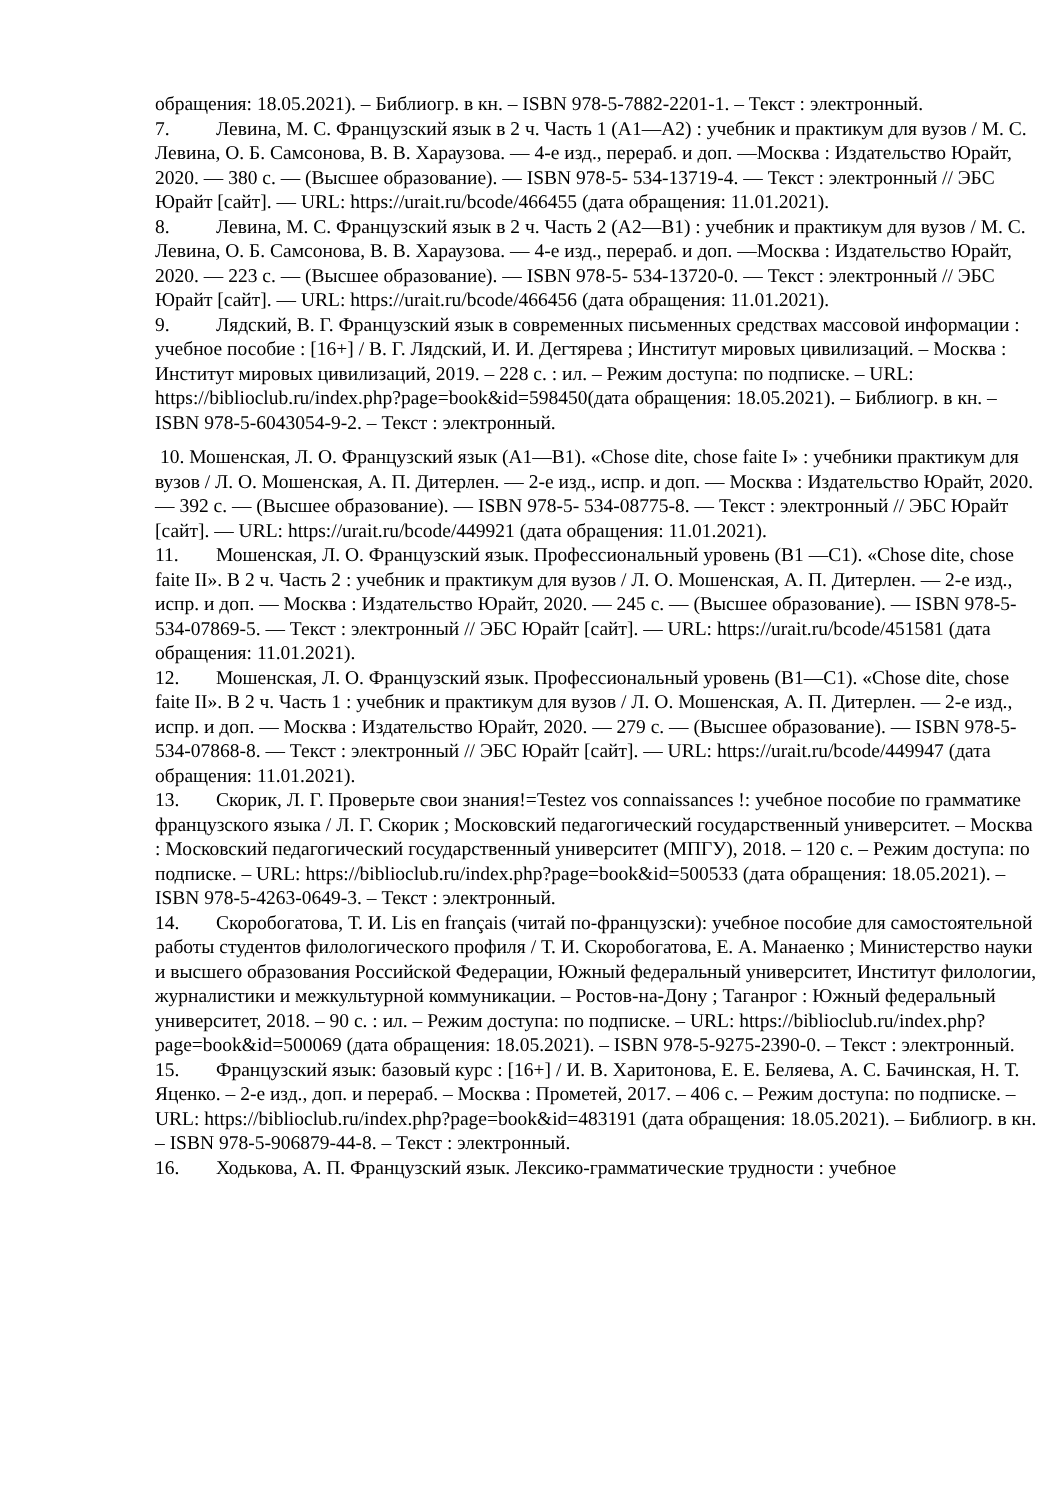обращения: 18.05.2021). – Библиогр. в кн. – ISBN 978-5-7882-2201-1. – Текст : электронный.
7. Левина, М. С. Французский язык в 2 ч. Часть 1 (A1—A2) : учебник и практикум для вузов / М. С. Левина, О. Б. Самсонова, В. В. Хараузова. — 4-е изд., перераб. и доп. —Москва : Издательство Юрайт, 2020. — 380 с. — (Высшее образование). — ISBN 978-5- 534-13719-4. — Текст : электронный // ЭБС Юрайт [сайт]. — URL: https://urait.ru/bcode/466455 (дата обращения: 11.01.2021).
8. Левина, М. С. Французский язык в 2 ч. Часть 2 (A2—B1) : учебник и практикум для вузов / М. С. Левина, О. Б. Самсонова, В. В. Хараузова. — 4-е изд., перераб. и доп. —Москва : Издательство Юрайт, 2020. — 223 с. — (Высшее образование). — ISBN 978-5- 534-13720-0. — Текст : электронный // ЭБС Юрайт [сайт]. — URL: https://urait.ru/bcode/466456 (дата обращения: 11.01.2021).
9. Лядский, В. Г. Французский язык в современных письменных средствах массовой информации : учебное пособие : [16+] / В. Г. Лядский, И. И. Дегтярева ; Институт мировых цивилизаций. – Москва : Институт мировых цивилизаций, 2019. – 228 с. : ил. – Режим доступа: по подписке. – URL: https://biblioclub.ru/index.php?page=book&id=598450(дата обращения: 18.05.2021). – Библиогр. в кн. – ISBN 978-5-6043054-9-2. – Текст : электронный.
10. Мошенская, Л. О. Французский язык (A1—B1). «Chose dite, chose faite I» : учебники практикум для вузов / Л. О. Мошенская, А. П. Дитерлен. — 2-е изд., испр. и доп. — Москва : Издательство Юрайт, 2020. — 392 с. — (Высшее образование). — ISBN 978-5- 534-08775-8. — Текст : электронный // ЭБС Юрайт [сайт]. — URL: https://urait.ru/bcode/449921 (дата обращения: 11.01.2021).
11. Мошенская, Л. О. Французский язык. Профессиональный уровень (B1 —C1). «Chose dite, chose faite II». В 2 ч. Часть 2 : учебник и практикум для вузов / Л. О. Мошенская, А. П. Дитерлен. — 2-е изд., испр. и доп. — Москва : Издательство Юрайт, 2020. — 245 с. — (Высшее образование). — ISBN 978-5-534-07869-5. — Текст : электронный // ЭБС Юрайт [сайт]. — URL: https://urait.ru/bcode/451581 (дата обращения: 11.01.2021).
12. Мошенская, Л. О. Французский язык. Профессиональный уровень (B1—C1). «Chose dite, chose faite II». В 2 ч. Часть 1 : учебник и практикум для вузов / Л. О. Мошенская, А. П. Дитерлен. — 2-е изд., испр. и доп. — Москва : Издательство Юрайт, 2020. — 279 с. — (Высшее образование). — ISBN 978-5-534-07868-8. — Текст : электронный // ЭБС Юрайт [сайт]. — URL: https://urait.ru/bcode/449947 (дата обращения: 11.01.2021).
13. Скорик, Л. Г. Проверьте свои знания!=Testez vos connaissances !: учебное пособие по грамматике французского языка / Л. Г. Скорик ; Московский педагогический государственный университет. – Москва : Московский педагогический государственный университет (МПГУ), 2018. – 120 с. – Режим доступа: по подписке. – URL: https://biblioclub.ru/index.php?page=book&id=500533 (дата обращения: 18.05.2021). – ISBN 978-5-4263-0649-3. – Текст : электронный.
14. Скоробогатова, Т. И. Lis en français (читай по-французски): учебное пособие для самостоятельной работы студентов филологического профиля / Т. И. Скоробогатова, Е. А. Манаенко ; Министерство науки и высшего образования Российской Федерации, Южный федеральный университет, Институт филологии, журналистики и межкультурной коммуникации. – Ростов-на-Дону ; Таганрог : Южный федеральный университет, 2018. – 90 с. : ил. – Режим доступа: по подписке. – URL: https://biblioclub.ru/index.php?page=book&id=500069 (дата обращения: 18.05.2021). – ISBN 978-5-9275-2390-0. – Текст : электронный.
15. Французский язык: базовый курс : [16+] / И. В. Харитонова, Е. Е. Беляева, А. С. Бачинская, Н. Т. Яценко. – 2-е изд., доп. и перераб. – Москва : Прометей, 2017. – 406 с. – Режим доступа: по подписке. – URL: https://biblioclub.ru/index.php?page=book&id=483191 (дата обращения: 18.05.2021). – Библиогр. в кн. – ISBN 978-5-906879-44-8. – Текст : электронный.
16. Ходькова, А. П. Французский язык. Лексико-грамматические трудности : учебное